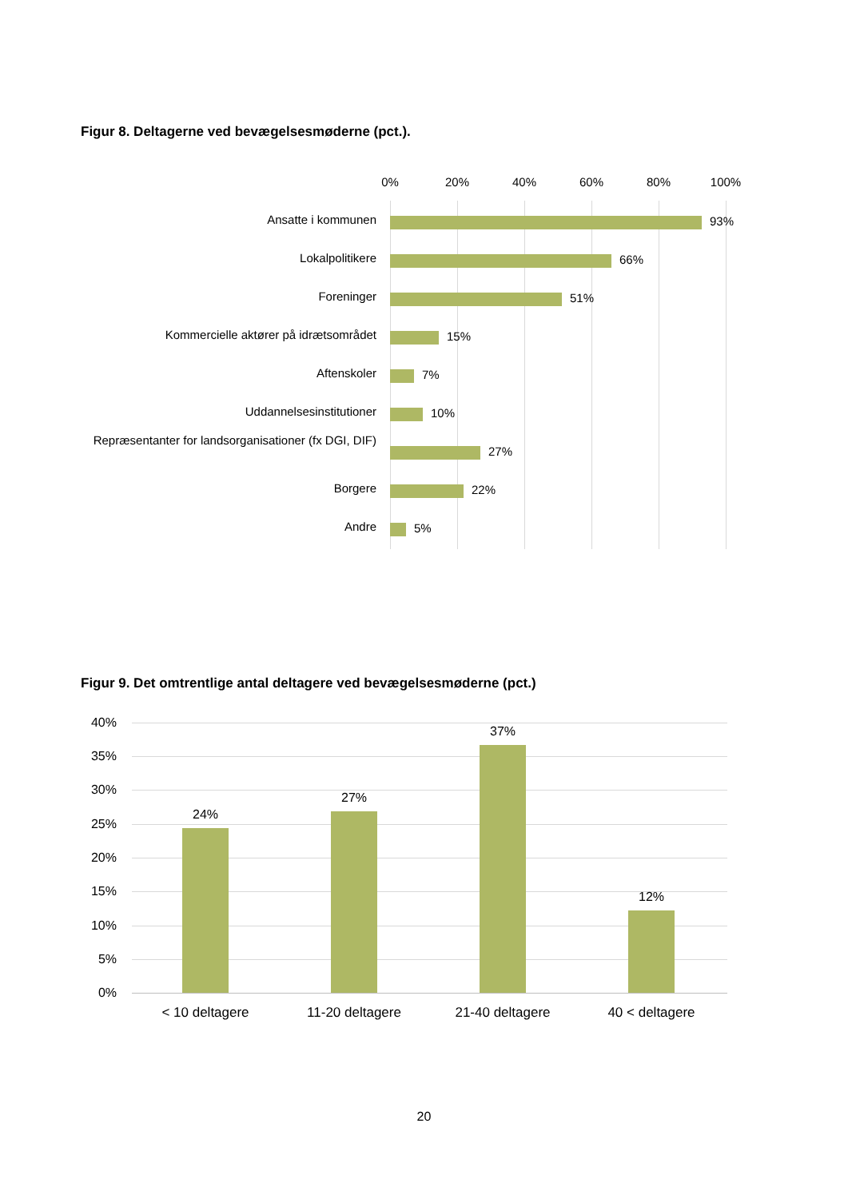Figur 8. Deltagerne ved bevægelsesmøderne (pct.).
0% 20% 40% 60% 80% 100%
Ansatte i kommunen 93%
Lokalpolitikere 66%
Foreninger 51%
Kommercielle aktører på idrætsområdet 15%
Aftenskoler 7%
Uddannelsesinstitutioner 10%
Repræsentanter for landsorganisationer (fx DGI, DIF)
27%
Borgere 22%
Andre 5%
Figur 9. Det omtrentlige antal deltagere ved bevægelsesmøderne (pct.)
40%
35%
30%
25%
20%
15%
10%
5%
0%
24%
27%
37%
12%
< 10 deltagere 11-20 deltagere 21-40 deltagere 40 < deltagere
20